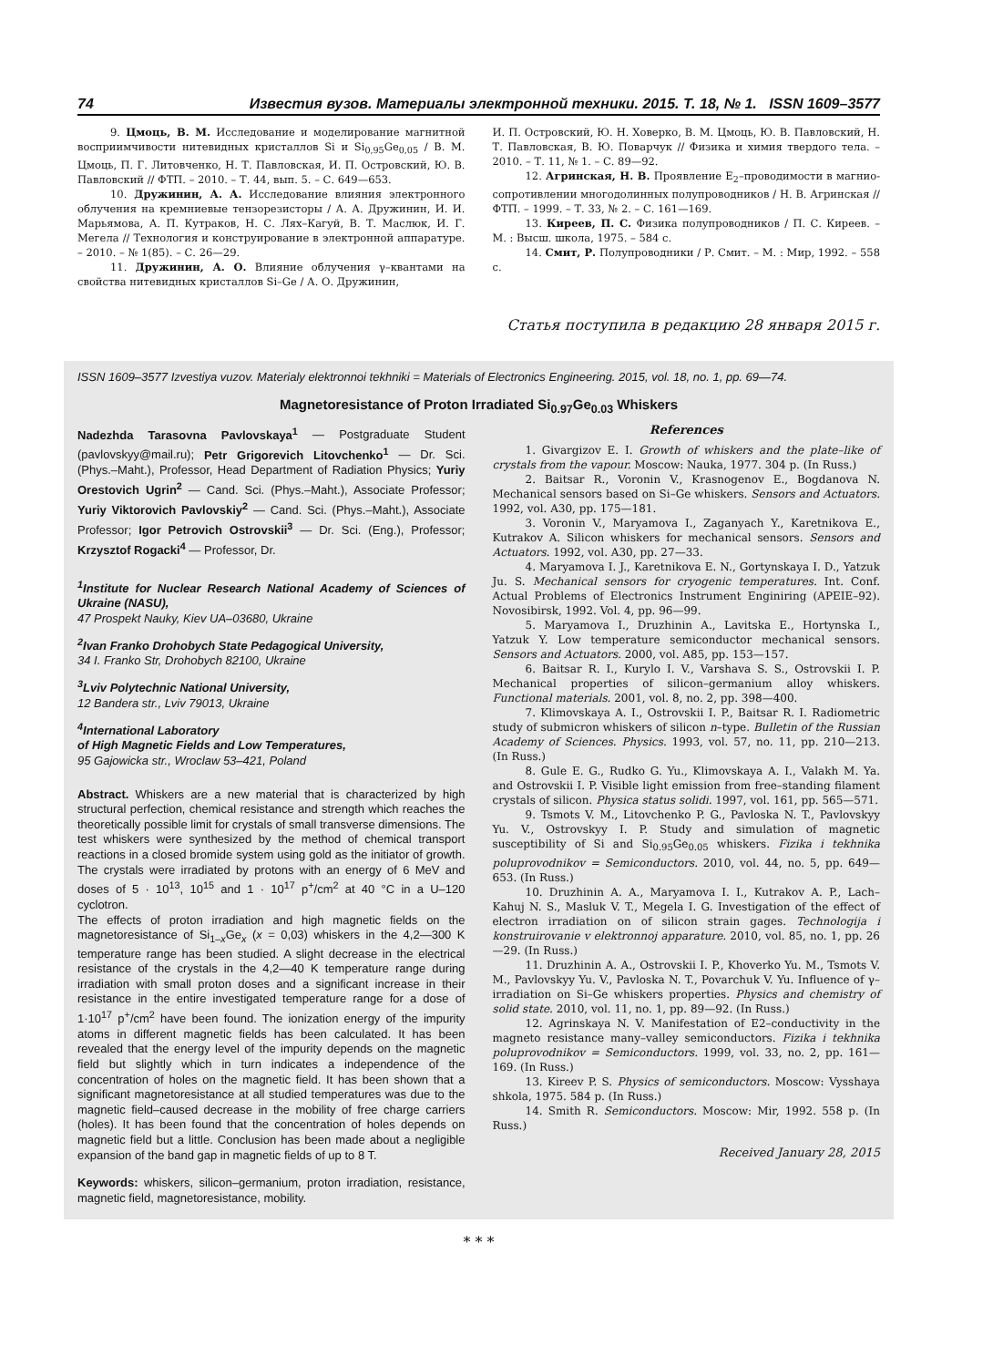74 Известия вузов. Материалы электронной техники. 2015. Т. 18, № 1. ISSN 1609–3577
9. Цмоць, В. М. Исследование и моделирование магнитной восприимчивости нитевидных кристаллов Si и Si<sub>0,95</sub>Ge<sub>0,05</sub> / В. М. Цмоць, П. Г. Литовченко, Н. Т. Павловская, И. П. Островский, Ю. В. Павловский // ФТП. – 2010. – Т. 44, вып. 5. – С. 649—653.
10. Дружинин, А. А. Исследование влияния электронного облучения на кремниевые тензорезисторы / А. А. Дружинин, И. И. Марьямова, А. П. Кутраков, Н. С. Лях–Кагуй, В. Т. Маслюк, И. Г. Мегела // Технология и конструирование в электронной аппаратуре. – 2010. – № 1(85). – С. 26—29.
11. Дружинин, А. О. Влияние облучения γ–квантами на свойства нитевидных кристаллов Si–Ge / А. О. Дружинин,
И. П. Островский, Ю. Н. Ховерко, В. М. Цмоць, Ю. В. Павловский, Н. Т. Павловская, В. Ю. Поварчук // Физика и химия твердого тела. – 2010. – Т. 11, № 1. – С. 89—92.
12. Агринская, Н. В. Проявление E<sub>2</sub>–проводимости в магнио­сопротивлении многодолинных полупроводников / Н. В. Агринская // ФТП. – 1999. – Т. 33, № 2. – С. 161—169.
13. Киреев, П. С. Физика полупроводников / П. С. Киреев. – М. : Высш. школа, 1975. – 584 с.
14. Смит, Р. Полупроводники / Р. Смит. – М. : Мир, 1992. – 558 с.
Статья поступила в редакцию 28 января 2015 г.
ISSN 1609–3577 Izvestiya vuzov. Materialy elektronnoi tekhniki = Materials of Electronics Engineering. 2015, vol. 18, no. 1, pp. 69—74.
Magnetoresistance of Proton Irradiated Si<sub>0.97</sub>Ge<sub>0.03</sub> Whiskers
Nadezhda Tarasovna Pavlovskaya<sup>1</sup> — Postgraduate Student (pavlovskyy@mail.ru); Petr Grigorevich Litovchenko<sup>1</sup> — Dr. Sci. (Phys.–Maht.), Professor, Head Department of Radiation Physics; Yuriy Orestovich Ugrin<sup>2</sup> — Cand. Sci. (Phys.–Maht.), Associate Professor; Yuriy Viktorovich Pavlovskiy<sup>2</sup> — Cand. Sci. (Phys.–Maht.), Associate Professor; Igor Petrovich Ostrovskii<sup>3</sup> — Dr. Sci. (Eng.), Professor; Krzysztof Rogacki<sup>4</sup> — Professor, Dr.
<sup>1</sup> Institute for Nuclear Research National Academy of Sciences of Ukraine (NASU),
47 Prospekt Nauky, Kiev UA–03680, Ukraine
<sup>2</sup> Ivan Franko Drohobych State Pedagogical University,
34 I. Franko Str, Drohobych 82100, Ukraine
<sup>3</sup> Lviv Polytechnic National University,
12 Bandera str., Lviv 79013, Ukraine
<sup>4</sup> International Laboratory
of High Magnetic Fields and Low Temperatures,
95 Gajowicka str., Wroclaw 53–421, Poland
Abstract. Whiskers are a new material that is characterized by high structural perfection, chemical resistance and strength which reaches the theoretically possible limit for crystals of small transverse dimensions. The test whiskers were synthesized by the method of chemical transport reactions in a closed bromide system using gold as the initiator of growth. The crystals were irradiated by protons with an energy of 6 MeV and doses of 5 · 10<sup>13</sup>, 10<sup>15</sup> and 1 · 10<sup>17</sup> p<sup>+</sup>/cm<sup>2</sup> at 40 °C in a U–120 cyclotron.
The effects of proton irradiation and high magnetic fields on the magnetoresistance of Si<sub>1–x</sub>Ge<sub>x</sub> (x = 0,03) whiskers in the 4,2—300 K temperature range has been studied. A slight decrease in the electrical resistance of the crystals in the 4,2—40 K temperature range during irradiation with small proton doses and a significant increase in their resistance in the entire investigated temperature range for a dose of 1·10<sup>17</sup> p<sup>+</sup>/cm<sup>2</sup> have been found. The ionization energy of the impurity atoms in different magnetic fields has been calculated. It has been revealed that the energy level of the impurity depends on the magnetic field but slightly which in turn indicates a independence of the concentration of holes on the magnetic field. It has been shown that a significant magnetoresistance at all studied temperatures was due to the magnetic field–caused decrease in the mobility of free charge carriers (holes). It has been found that the concentration of holes depends on magnetic field but a little. Conclusion has been made about a negligible expansion of the band gap in magnetic fields of up to 8 T.
Keywords: whiskers, silicon–germanium, proton irradiation, resistance, magnetic field, magnetoresistance, mobility.
References
1. Givargizov E. I. Growth of whiskers and the plate–like of crystals from the vapour. Moscow: Nauka, 1977. 304 p. (In Russ.)
2. Baitsar R., Voronin V., Krasnogenov E., Bogdanova N. Mechanical sensors based on Si–Ge whiskers. Sensors and Actuators. 1992, vol. A30, pp. 175—181.
3. Voronin V., Maryamova I., Zaganyach Y., Karetnikova E., Kutrakov A. Silicon whiskers for mechanical sensors. Sensors and Actuators. 1992, vol. A30, pp. 27—33.
4. Maryamova I. J., Karetnikova E. N., Gortynskaya I. D., Yatzuk Ju. S. Mechanical sensors for cryogenic temperatures. Int. Conf. Actual Problems of Electronics Instrument Enginiring (APEIE–92). Novosibirsk, 1992. Vol. 4, pp. 96—99.
5. Maryamova I., Druzhinin A., Lavitska E., Hortynska I., Yatzuk Y. Low temperature semiconductor mechanical sensors. Sensors and Actuators. 2000, vol. A85, pp. 153—157.
6. Baitsar R. I., Kurylo I. V., Varshava S. S., Ostrovskii I. P. Mechanical properties of silicon–germanium alloy whiskers. Functional materials. 2001, vol. 8, no. 2, pp. 398—400.
7. Klimovskaya A. I., Ostrovskii I. P., Baitsar R. I. Radiometric study of submicron whiskers of silicon n–type. Bulletin of the Russian Academy of Sciences. Physics. 1993, vol. 57, no. 11, pp. 210—213. (In Russ.)
8. Gule E. G., Rudko G. Yu., Klimovskaya A. I., Valakh M. Ya. and Ostrovskii I. P. Visible light emission from free–standing filament crystals of silicon. Physica status solidi. 1997, vol. 161, pp. 565—571.
9. Tsmots V. M., Litovchenko P. G., Pavloska N. T., Pavlovskyy Yu. V., Ostrovskyy I. P. Study and simulation of magnetic susceptibility of Si and Si<sub>0.95</sub>Ge<sub>0.05</sub> whiskers. Fizika i tekhnika poluprovodnikov = Semiconductors. 2010, vol. 44, no. 5, pp. 649—653. (In Russ.)
10. Druzhinin A. A., Maryamova I. I., Kutrakov A. P., Lach–Kahuj N. S., Masluk V. T., Megela I. G. Investigation of the effect of electron irradiation on of silicon strain gages. Technologija i konstruirovanie v elektronnoj apparature. 2010, vol. 85, no. 1, pp. 26—29. (In Russ.)
11. Druzhinin A. A., Ostrovskii I. P., Khoverko Yu. M., Tsmots V. M., Pavlovskyy Yu. V., Pavloska N. T., Povarchuk V. Yu. Influence of γ–irradiation on Si–Ge whiskers properties. Physics and chemistry of solid state. 2010, vol. 11, no. 1, pp. 89—92. (In Russ.)
12. Agrinskaya N. V. Manifestation of E2–conductivity in the magneto resistance many–valley semiconductors. Fizika i tekhnika poluprovodnikov = Semiconductors. 1999, vol. 33, no. 2, pp. 161—169. (In Russ.)
13. Kireev P. S. Physics of semiconductors. Moscow: Vysshaya shkola, 1975. 584 p. (In Russ.)
14. Smith R. Semiconductors. Moscow: Mir, 1992. 558 p. (In Russ.)
Received January 28, 2015
* * *